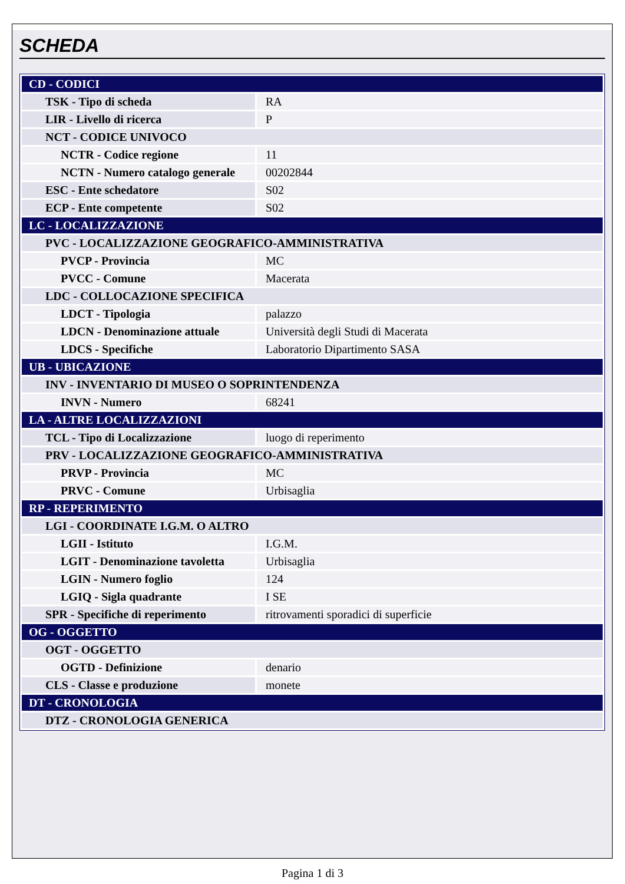SCHEDA
| CD - CODICI | |
| TSK - Tipo di scheda | RA |
| LIR - Livello di ricerca | P |
| NCT - CODICE UNIVOCO | |
| NCTR - Codice regione | 11 |
| NCTN - Numero catalogo generale | 00202844 |
| ESC - Ente schedatore | S02 |
| ECP - Ente competente | S02 |
| LC - LOCALIZZAZIONE | |
| PVC - LOCALIZZAZIONE GEOGRAFICO-AMMINISTRATIVA | |
| PVCP - Provincia | MC |
| PVCC - Comune | Macerata |
| LDC - COLLOCAZIONE SPECIFICA | |
| LDCT - Tipologia | palazzo |
| LDCN - Denominazione attuale | Università degli Studi di Macerata |
| LDCS - Specifiche | Laboratorio Dipartimento SASA |
| UB - UBICAZIONE | |
| INV - INVENTARIO DI MUSEO O SOPRINTENDENZA | |
| INVN - Numero | 68241 |
| LA - ALTRE LOCALIZZAZIONI | |
| TCL - Tipo di Localizzazione | luogo di reperimento |
| PRV - LOCALIZZAZIONE GEOGRAFICO-AMMINISTRATIVA | |
| PRVP - Provincia | MC |
| PRVC - Comune | Urbisaglia |
| RP - REPERIMENTO | |
| LGI - COORDINATE I.G.M. O ALTRO | |
| LGII - Istituto | I.G.M. |
| LGIT - Denominazione tavoletta | Urbisaglia |
| LGIN - Numero foglio | 124 |
| LGIQ - Sigla quadrante | I SE |
| SPR - Specifiche di reperimento | ritrovamenti sporadici di superficie |
| OG - OGGETTO | |
| OGT - OGGETTO | |
| OGTD - Definizione | denario |
| CLS - Classe e produzione | monete |
| DT - CRONOLOGIA | |
| DTZ - CRONOLOGIA GENERICA | |
Pagina 1 di 3